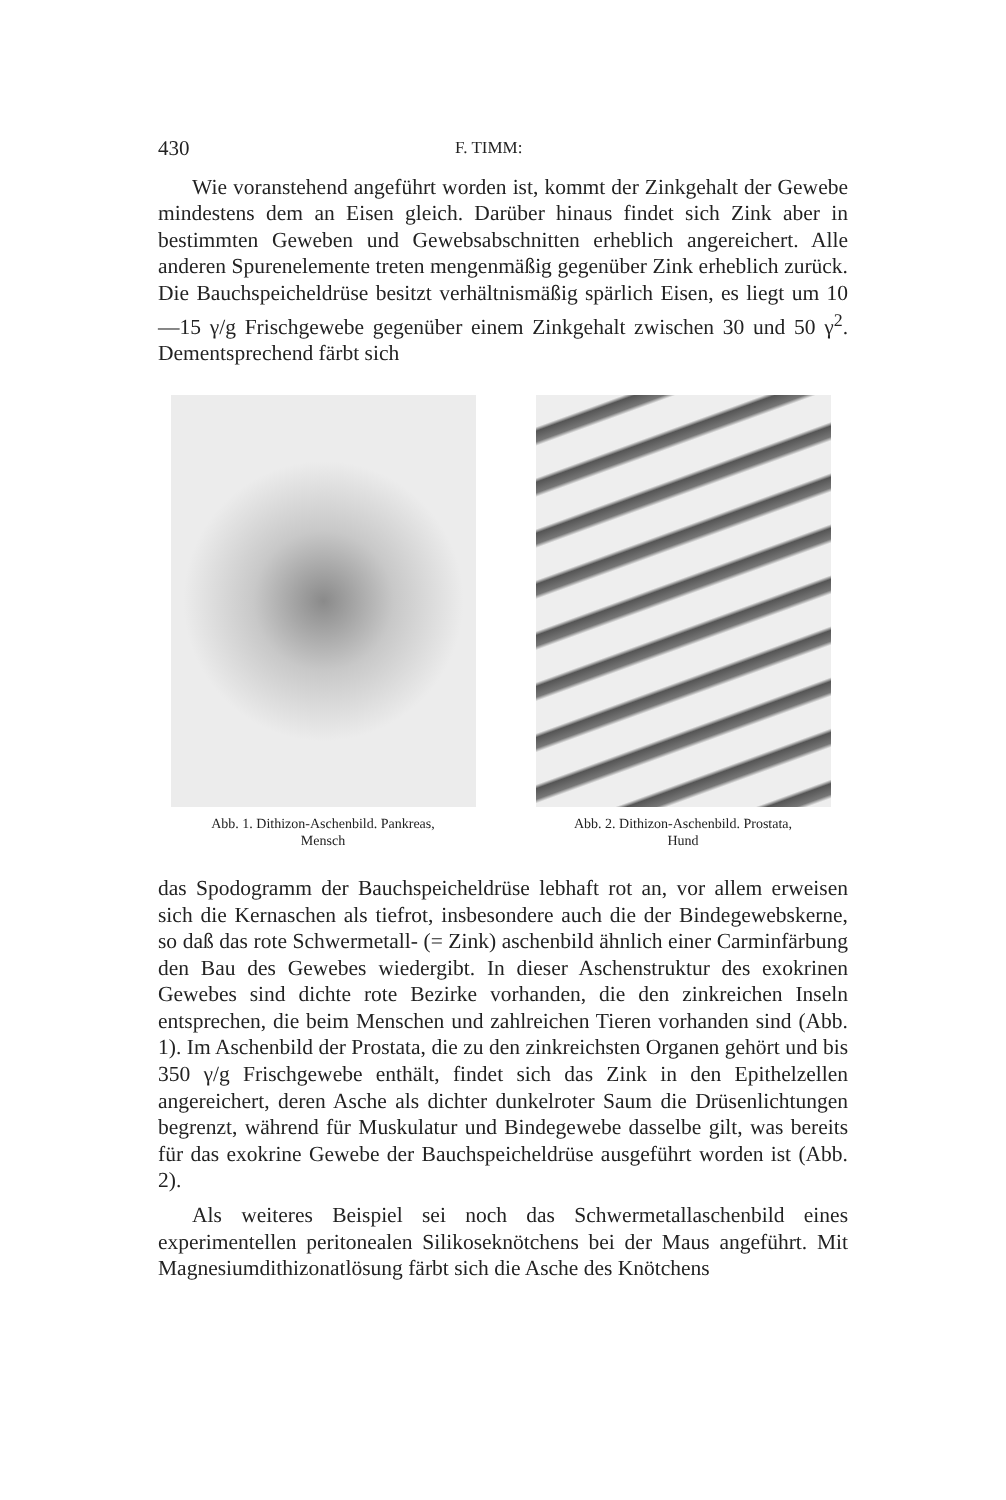430 F. TIMM:
Wie voranstehend angeführt worden ist, kommt der Zinkgehalt der Gewebe mindestens dem an Eisen gleich. Darüber hinaus findet sich Zink aber in bestimmten Geweben und Gewebsabschnitten erheblich angereichert. Alle anderen Spurenelemente treten mengenmäßig gegenüber Zink erheblich zurück. Die Bauchspeicheldrüse besitzt verhältnismäßig spärlich Eisen, es liegt um 10—15 γ/g Frischgewebe gegenüber einem Zinkgehalt zwischen 30 und 50 γ<sup>2</sup>. Dementsprechend färbt sich
Abb. 1. Dithizon-Aschenbild. Pankreas,
Mensch
Abb. 2. Dithizon-Aschenbild. Prostata,
Hund
das Spodogramm der Bauchspeicheldrüse lebhaft rot an, vor allem erweisen sich die Kernaschen als tiefrot, insbesondere auch die der Bindegewebskerne, so daß das rote Schwermetall- (= Zink) aschenbild ähnlich einer Carminfärbung den Bau des Gewebes wiedergibt. In dieser Aschenstruktur des exokrinen Gewebes sind dichte rote Bezirke vorhanden, die den zinkreichen Inseln entsprechen, die beim Menschen und zahlreichen Tieren vorhanden sind (Abb. 1). Im Aschenbild der Prostata, die zu den zinkreichsten Organen gehört und bis 350 γ/g Frischgewebe enthält, findet sich das Zink in den Epithelzellen angereichert, deren Asche als dichter dunkelroter Saum die Drüsenlichtungen begrenzt, während für Muskulatur und Bindegewebe dasselbe gilt, was bereits für das exokrine Gewebe der Bauchspeicheldrüse ausgeführt worden ist (Abb. 2).
Als weiteres Beispiel sei noch das Schwermetallaschenbild eines experimentellen peritonealen Silikoseknötchens bei der Maus angeführt. Mit Magnesiumdithizonatlösung färbt sich die Asche des Knötchens